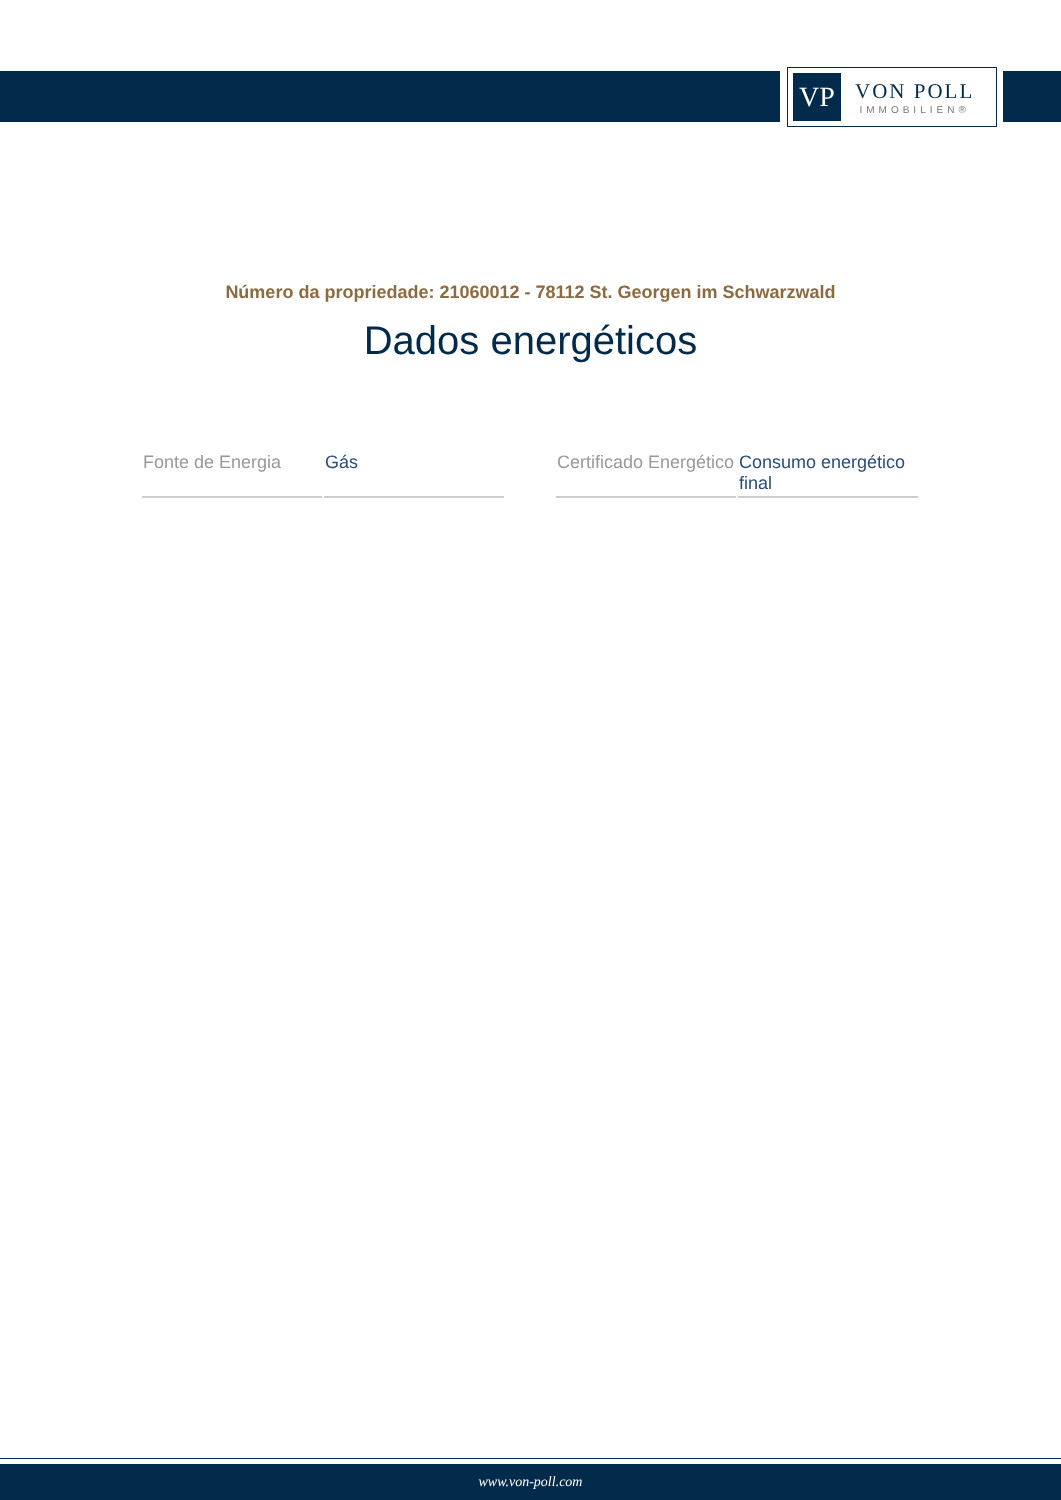VP
VON POLL
IMMOBILIEN®
Número da propriedade: 21060012 - 78112 St. Georgen im Schwarzwald
Dados energéticos
| Fonte de Energia | Gás |
| Certificado Energético | Consumo energético final |
www.von-poll.com